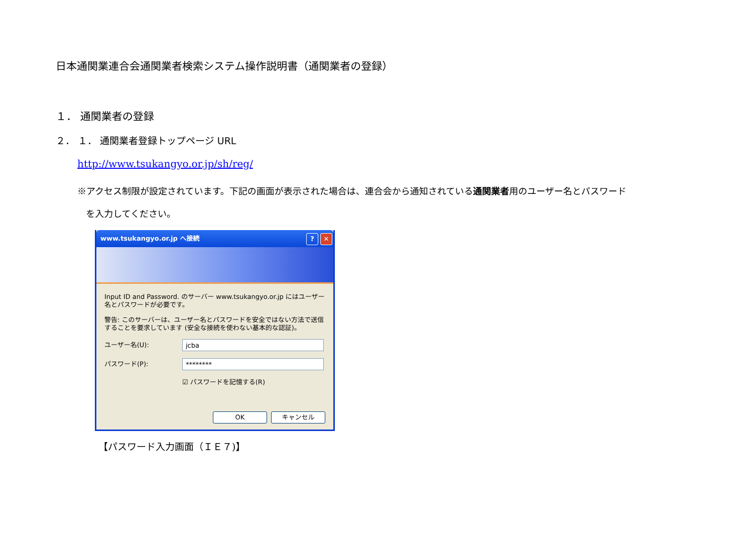日本通関業連合会通関業者検索システム操作説明書（通関業者の登録）
１． 通関業者の登録
２． １． 通関業者登録トップページ URL
http://www.tsukangyo.or.jp/sh/reg/
※アクセス制限が設定されています。下記の画面が表示された場合は、連合会から通知されている通関業者用のユーザー名とパスワード
を入力してください。
www.tsukangyo.or.jp へ接続? ✕
Input ID and Password. のサーバー www.tsukangyo.or.jp にはユーザー名とパスワードが必要です。
警告: このサーバーは、ユーザー名とパスワードを安全ではない方法で送信することを要求しています (安全な接続を使わない基本的な認証)。
ユーザー名(U):
jcba
パスワード(P):
********
☑ パスワードを記憶する(R)
OK キャンセル
【パスワード入力画面（ＩＥ７)】